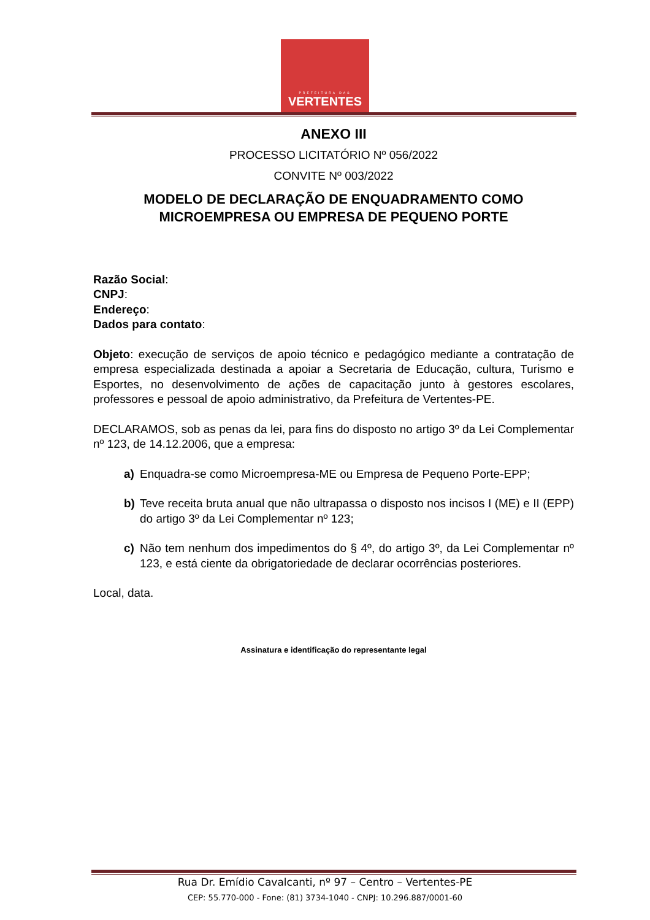PREFEITURA DAS
VERTENTES
ANEXO III
PROCESSO LICITATÓRIO Nº 056/2022
CONVITE Nº 003/2022
MODELO DE DECLARAÇÃO DE ENQUADRAMENTO COMO MICROEMPRESA OU EMPRESA DE PEQUENO PORTE
Razão Social:
CNPJ:
Endereço:
Dados para contato:
Objeto: execução de serviços de apoio técnico e pedagógico mediante a contratação de empresa especializada destinada a apoiar a Secretaria de Educação, cultura, Turismo e Esportes, no desenvolvimento de ações de capacitação junto à gestores escolares, professores e pessoal de apoio administrativo, da Prefeitura de Vertentes-PE.
DECLARAMOS, sob as penas da lei, para fins do disposto no artigo 3º da Lei Complementar nº 123, de 14.12.2006, que a empresa:
a) Enquadra-se como Microempresa-ME ou Empresa de Pequeno Porte-EPP;
b) Teve receita bruta anual que não ultrapassa o disposto nos incisos I (ME) e II (EPP) do artigo 3º da Lei Complementar nº 123;
c) Não tem nenhum dos impedimentos do § 4º, do artigo 3º, da Lei Complementar nº 123, e está ciente da obrigatoriedade de declarar ocorrências posteriores.
Local, data.
Assinatura e identificação do representante legal
Rua Dr. Emídio Cavalcanti, nº 97 – Centro – Vertentes-PE
CEP: 55.770-000 - Fone: (81) 3734-1040 - CNPJ: 10.296.887/0001-60